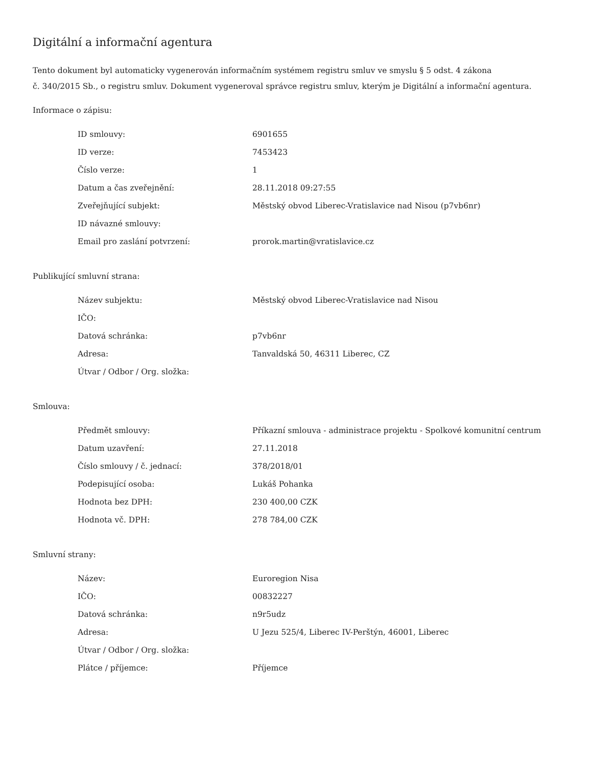Digitální a informační agentura
Tento dokument byl automaticky vygenerován informačním systémem registru smluv ve smyslu § 5 odst. 4 zákona
č. 340/2015 Sb., o registru smluv. Dokument vygeneroval správce registru smluv, kterým je Digitální a informační agentura.
Informace o zápisu:
| ID smlouvy: | 6901655 |
| ID verze: | 7453423 |
| Číslo verze: | 1 |
| Datum a čas zveřejnění: | 28.11.2018 09:27:55 |
| Zveřejňující subjekt: | Městský obvod Liberec-Vratislavice nad Nisou (p7vb6nr) |
| ID návazné smlouvy: | |
| Email pro zaslání potvrzení: | prorok.martin@vratislavice.cz |
Publikující smluvní strana:
| Název subjektu: | Městský obvod Liberec-Vratislavice nad Nisou |
| IČO: | |
| Datová schránka: | p7vb6nr |
| Adresa: | Tanvaldská 50, 46311 Liberec, CZ |
| Útvar / Odbor / Org. složka: | |
Smlouva:
| Předmět smlouvy: | Příkazní smlouva - administrace projektu - Spolkové komunitní centrum |
| Datum uzavření: | 27.11.2018 |
| Číslo smlouvy / č. jednací: | 378/2018/01 |
| Podepisující osoba: | Lukáš Pohanka |
| Hodnota bez DPH: | 230 400,00 CZK |
| Hodnota vč. DPH: | 278 784,00 CZK |
Smluvní strany:
| Název: | Euroregion Nisa |
| IČO: | 00832227 |
| Datová schránka: | n9r5udz |
| Adresa: | U Jezu 525/4, Liberec IV-Perštýn, 46001, Liberec |
| Útvar / Odbor / Org. složka: | |
| Plátce / příjemce: | Příjemce |